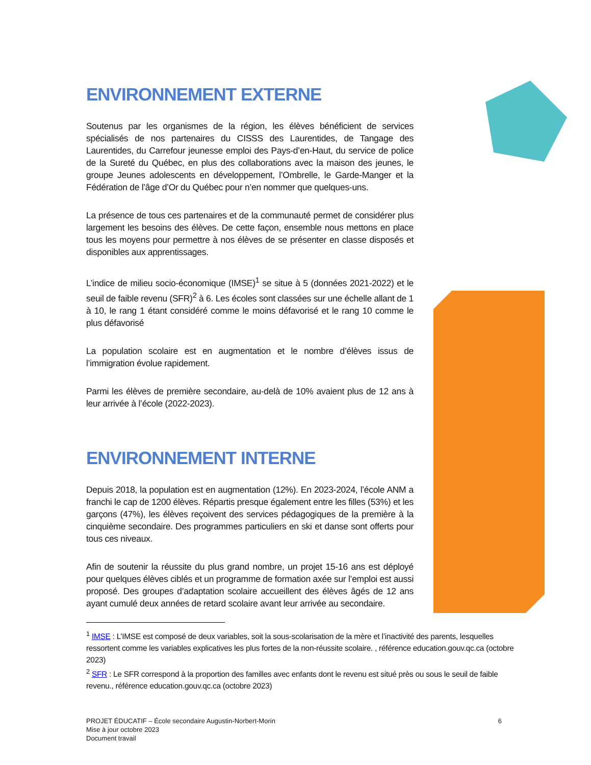ENVIRONNEMENT EXTERNE
Soutenus par les organismes de la région, les élèves bénéficient de services spécialisés de nos partenaires du CISSS des Laurentides, de Tangage des Laurentides, du Carrefour jeunesse emploi des Pays-d’en-Haut, du service de police de la Sureté du Québec, en plus des collaborations avec la maison des jeunes, le groupe Jeunes adolescents en développement, l’Ombrelle, le Garde-Manger et la Fédération de l’âge d’Or du Québec pour n’en nommer que quelques-uns.
La présence de tous ces partenaires et de la communauté permet de considérer plus largement les besoins des élèves. De cette façon, ensemble nous mettons en place tous les moyens pour permettre à nos élèves de se présenter en classe disposés et disponibles aux apprentissages.
L’indice de milieu socio-économique (IMSE)<sup>1</sup> se situe à 5 (données 2021-2022) et le seuil de faible revenu (SFR)<sup>2</sup> à 6. Les écoles sont classées sur une échelle allant de 1 à 10, le rang 1 étant considéré comme le moins défavorisé et le rang 10 comme le plus défavorisé
La population scolaire est en augmentation et le nombre d’élèves issus de l’immigration évolue rapidement.
Parmi les élèves de première secondaire, au-delà de 10% avaient plus de 12 ans à leur arrivée à l’école (2022-2023).
ENVIRONNEMENT INTERNE
Depuis 2018, la population est en augmentation (12%). En 2023-2024, l’école ANM a franchi le cap de 1200 élèves. Répartis presque également entre les filles (53%) et les garçons (47%), les élèves reçoivent des services pédagogiques de la première à la cinquième secondaire. Des programmes particuliers en ski et danse sont offerts pour tous ces niveaux.
Afin de soutenir la réussite du plus grand nombre, un projet 15-16 ans est déployé pour quelques élèves ciblés et un programme de formation axée sur l’emploi est aussi proposé. Des groupes d’adaptation scolaire accueillent des élèves âgés de 12 ans ayant cumulé deux années de retard scolaire avant leur arrivée au secondaire.
<sup>1</sup> IMSE : L’IMSE est composé de deux variables, soit la sous-scolarisation de la mère et l’inactivité des parents, lesquelles ressortent comme les variables explicatives les plus fortes de la non-réussite scolaire. , référence education.gouv.qc.ca (octobre 2023)
<sup>2</sup> SFR : Le SFR correspond à la proportion des familles avec enfants dont le revenu est situé près ou sous le seuil de faible revenu., référence education.gouv.qc.ca (octobre 2023)
PROJET ÉDUCATIF – École secondaire Augustin-Norbert-Morin
Mise à jour octobre 2023
Document travail
6